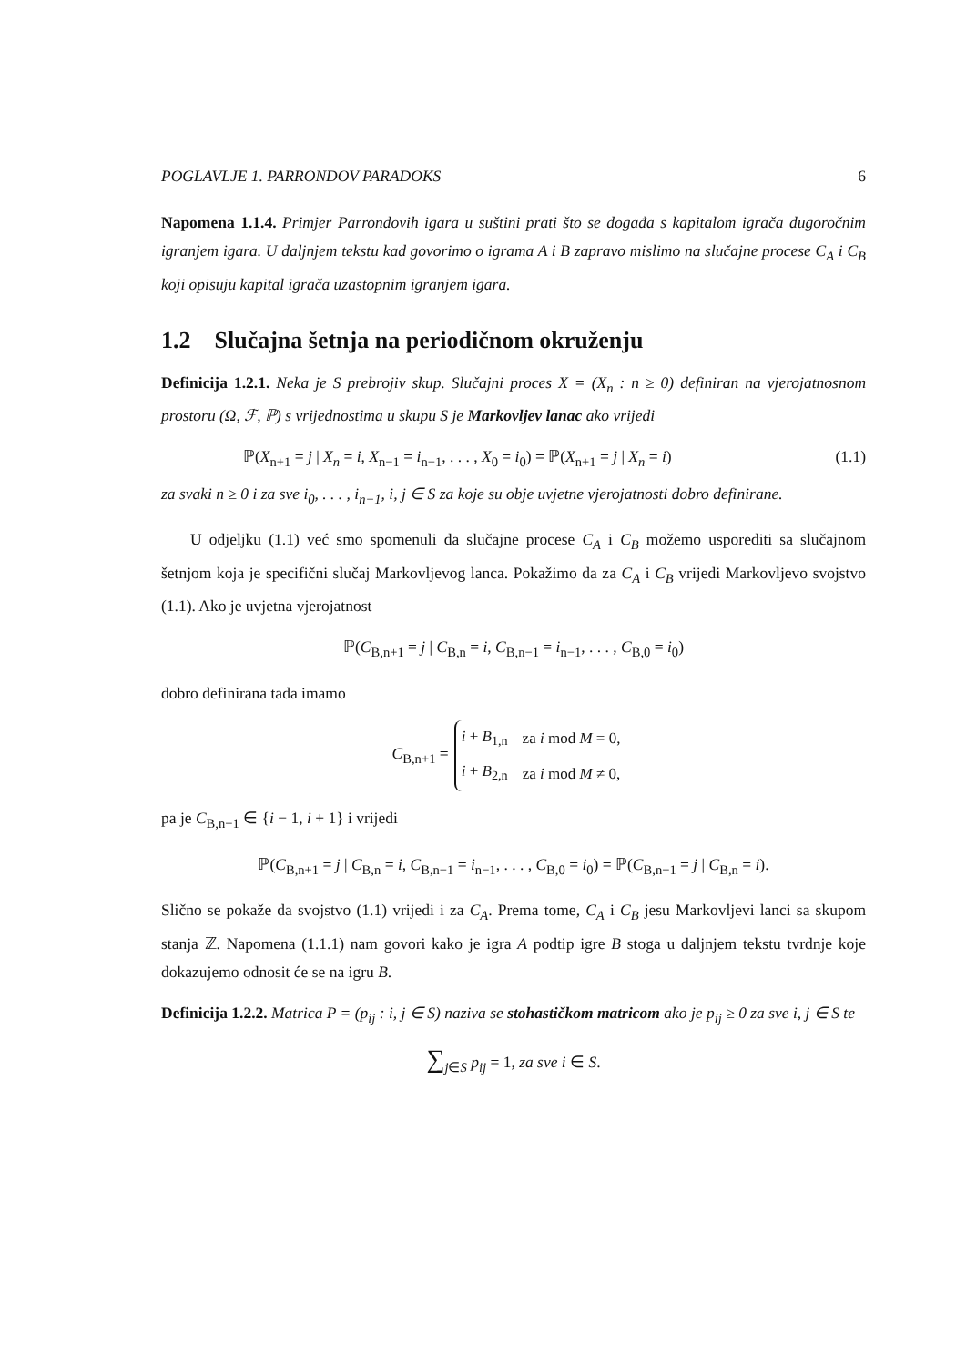POGLAVLJE 1. PARRONDOV PARADOKS 6
Napomena 1.1.4. Primjer Parrondovih igara u suštini prati što se događa s kapitalom igrača dugoročnim igranjem igara. U daljnjem tekstu kad govorimo o igrama A i B zapravo mislimo na slučajne procese C<sub>A</sub> i C<sub>B</sub> koji opisuju kapital igrača uzastopnim igranjem igara.
1.2 Slučajna šetnja na periodičnom okruženju
Definicija 1.2.1. Neka je S prebrojiv skup. Slučajni proces X = (X<sub>n</sub> : n ≥ 0) definiran na vjerojatnosnom prostoru (Ω, ℱ, ℙ) s vrijednostima u skupu S je Markovljev lanac ako vrijedi
ℙ(X<sub>n+1</sub> = j | X<sub>n</sub> = i, X<sub>n−1</sub> = i<sub>n−1</sub>, . . . , X<sub>0</sub> = i<sub>0</sub>) = ℙ(X<sub>n+1</sub> = j | X<sub>n</sub> = i) (1.1)
za svaki n ≥ 0 i za sve i<sub>0</sub>, . . . , i<sub>n−1</sub>, i, j ∈ S za koje su obje uvjetne vjerojatnosti dobro definirane.
U odjeljku (1.1) već smo spomenuli da slučajne procese C<sub>A</sub> i C<sub>B</sub> možemo usporediti sa slučajnom šetnjom koja je specifični slučaj Markovljevog lanca. Pokažimo da za C<sub>A</sub> i C<sub>B</sub> vrijedi Markovljevo svojstvo (1.1). Ako je uvjetna vjerojatnost
ℙ(C<sub>B,n+1</sub> = j | C<sub>B,n</sub> = i, C<sub>B,n−1</sub> = i<sub>n−1</sub>, . . . , C<sub>B,0</sub> = i<sub>0</sub>)
dobro definirana tada imamo
C<sub>B,n+1</sub> =
| i + B<sub>1,n</sub> | za i mod M = 0, |
| i + B<sub>2,n</sub> | za i mod M ≠ 0, |
pa je C<sub>B,n+1</sub> ∈ {i − 1, i + 1} i vrijedi
ℙ(C<sub>B,n+1</sub> = j | C<sub>B,n</sub> = i, C<sub>B,n−1</sub> = i<sub>n−1</sub>, . . . , C<sub>B,0</sub> = i<sub>0</sub>) = ℙ(C<sub>B,n+1</sub> = j | C<sub>B,n</sub> = i).
Slično se pokaže da svojstvo (1.1) vrijedi i za C<sub>A</sub>. Prema tome, C<sub>A</sub> i C<sub>B</sub> jesu Markovljevi lanci sa skupom stanja ℤ. Napomena (1.1.1) nam govori kako je igra A podtip igre B stoga u daljnjem tekstu tvrdnje koje dokazujemo odnosit će se na igru B.
Definicija 1.2.2. Matrica P = (p<sub>ij</sub> : i, j ∈ S) naziva se stohastičkom matricom ako je p<sub>ij</sub> ≥ 0 za sve i, j ∈ S te
∑<sub>j∈S</sub> p<sub>ij</sub> = 1, za sve i ∈ S.